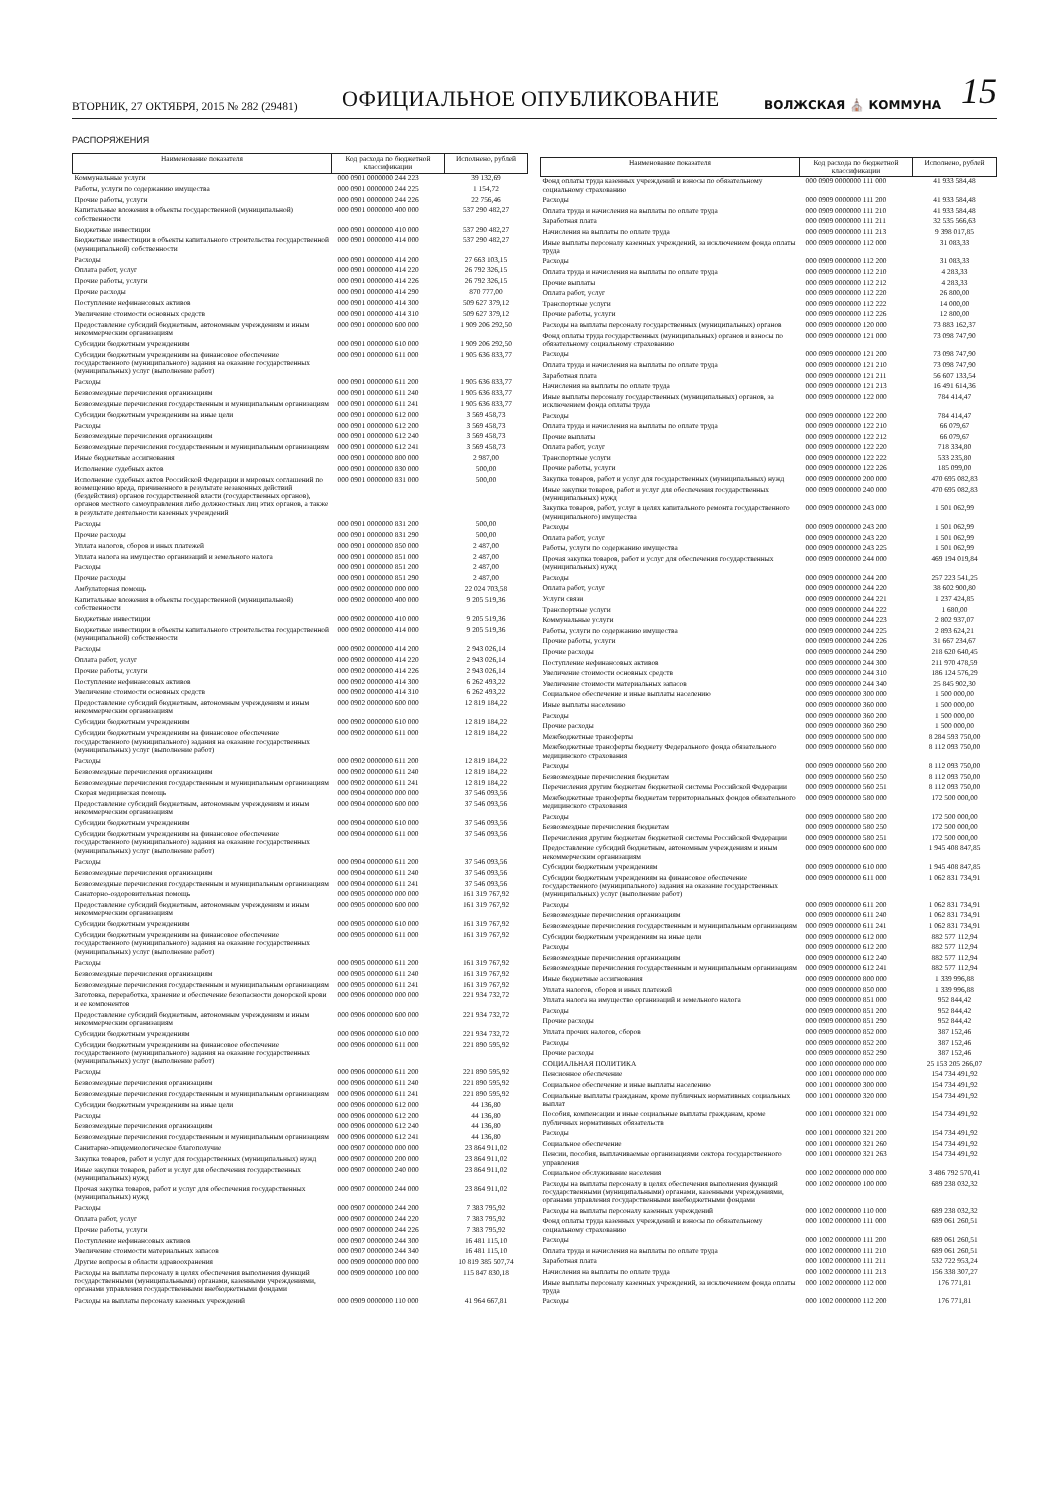ВТОРНИК, 27 ОКТЯБРЯ, 2015 № 282 (29481)
ОФИЦИАЛЬНОЕ ОПУБЛИКОВАНИЕ
ВОЛЖСКАЯ ⛪ КОММУНА
15
РАСПОРЯЖЕНИЯ
| Наименование показателя | Код расхода по бюджетной классификации | Исполнено, рублей |
| --- | --- | --- |
| Коммунальные услуги | 000 0901 0000000 244 223 | 39 132,69 |
| Работы, услуги по содержанию имущества | 000 0901 0000000 244 225 | 1 154,72 |
| Прочие работы, услуги | 000 0901 0000000 244 226 | 22 756,46 |
| Капитальные вложения в объекты государственной (муниципальной) собственности | 000 0901 0000000 400 000 | 537 290 482,27 |
| Бюджетные инвестиции | 000 0901 0000000 410 000 | 537 290 482,27 |
| Бюджетные инвестиции в объекты капитального строительства государственной (муниципальной) собственности | 000 0901 0000000 414 000 | 537 290 482,27 |
| Расходы | 000 0901 0000000 414 200 | 27 663 103,15 |
| Оплата работ, услуг | 000 0901 0000000 414 220 | 26 792 326,15 |
| Прочие работы, услуги | 000 0901 0000000 414 226 | 26 792 326,15 |
| Прочие расходы | 000 0901 0000000 414 290 | 870 777,00 |
| Поступление нефинансовых активов | 000 0901 0000000 414 300 | 509 627 379,12 |
| Увеличение стоимости основных средств | 000 0901 0000000 414 310 | 509 627 379,12 |
| Предоставление субсидий бюджетным, автономным учреждениям и иным некоммерческим организациям | 000 0901 0000000 600 000 | 1 909 206 292,50 |
| Субсидии бюджетным учреждениям | 000 0901 0000000 610 000 | 1 909 206 292,50 |
| Субсидии бюджетным учреждениям на финансовое обеспечение государственного (муниципального) задания на оказание государственных (муниципальных) услуг (выполнение работ) | 000 0901 0000000 611 000 | 1 905 636 833,77 |
| Расходы | 000 0901 0000000 611 200 | 1 905 636 833,77 |
| Безвозмездные перечисления организациям | 000 0901 0000000 611 240 | 1 905 636 833,77 |
| Безвозмездные перечисления государственным и муниципальным организациям | 000 0901 0000000 611 241 | 1 905 636 833,77 |
| Субсидии бюджетным учреждениям на иные цели | 000 0901 0000000 612 000 | 3 569 458,73 |
| Расходы | 000 0901 0000000 612 200 | 3 569 458,73 |
| Безвозмездные перечисления организациям | 000 0901 0000000 612 240 | 3 569 458,73 |
| Безвозмездные перечисления государственным и муниципальным организациям | 000 0901 0000000 612 241 | 3 569 458,73 |
| Иные бюджетные ассигнования | 000 0901 0000000 800 000 | 2 987,00 |
| Исполнение судебных актов | 000 0901 0000000 830 000 | 500,00 |
| Исполнение судебных актов Российской Федерации и мировых соглашений по возмещению вреда, причиненного в результате незаконных действий (бездействия) органов государственной власти (государственных органов), органов местного самоуправления либо должностных лиц этих органов, а также в результате деятельности казенных учреждений | 000 0901 0000000 831 000 | 500,00 |
| Расходы | 000 0901 0000000 831 200 | 500,00 |
| Прочие расходы | 000 0901 0000000 831 290 | 500,00 |
| Уплата налогов, сборов и иных платежей | 000 0901 0000000 850 000 | 2 487,00 |
| Уплата налога на имущество организаций и земельного налога | 000 0901 0000000 851 000 | 2 487,00 |
| Расходы | 000 0901 0000000 851 200 | 2 487,00 |
| Прочие расходы | 000 0901 0000000 851 290 | 2 487,00 |
| Амбулаторная помощь | 000 0902 0000000 000 000 | 22 024 703,58 |
| Капитальные вложения в объекты государственной (муниципальной) собственности | 000 0902 0000000 400 000 | 9 205 519,36 |
| Бюджетные инвестиции | 000 0902 0000000 410 000 | 9 205 519,36 |
| Бюджетные инвестиции в объекты капитального строительства государственной (муниципальной) собственности | 000 0902 0000000 414 000 | 9 205 519,36 |
| Расходы | 000 0902 0000000 414 200 | 2 943 026,14 |
| Оплата работ, услуг | 000 0902 0000000 414 220 | 2 943 026,14 |
| Прочие работы, услуги | 000 0902 0000000 414 226 | 2 943 026,14 |
| Поступление нефинансовых активов | 000 0902 0000000 414 300 | 6 262 493,22 |
| Увеличение стоимости основных средств | 000 0902 0000000 414 310 | 6 262 493,22 |
| Предоставление субсидий бюджетным, автономным учреждениям и иным некоммерческим организациям | 000 0902 0000000 600 000 | 12 819 184,22 |
| Субсидии бюджетным учреждениям | 000 0902 0000000 610 000 | 12 819 184,22 |
| Субсидии бюджетным учреждениям на финансовое обеспечение государственного (муниципального) задания на оказание государственных (муниципальных) услуг (выполнение работ) | 000 0902 0000000 611 000 | 12 819 184,22 |
| Расходы | 000 0902 0000000 611 200 | 12 819 184,22 |
| Безвозмездные перечисления организациям | 000 0902 0000000 611 240 | 12 819 184,22 |
| Безвозмездные перечисления государственным и муниципальным организациям | 000 0902 0000000 611 241 | 12 819 184,22 |
| Скорая медицинская помощь | 000 0904 0000000 000 000 | 37 546 093,56 |
| Предоставление субсидий бюджетным, автономным учреждениям и иным некоммерческим организациям | 000 0904 0000000 600 000 | 37 546 093,56 |
| Субсидии бюджетным учреждениям | 000 0904 0000000 610 000 | 37 546 093,56 |
| Субсидии бюджетным учреждениям на финансовое обеспечение государственного (муниципального) задания на оказание государственных (муниципальных) услуг (выполнение работ) | 000 0904 0000000 611 000 | 37 546 093,56 |
| Расходы | 000 0904 0000000 611 200 | 37 546 093,56 |
| Безвозмездные перечисления организациям | 000 0904 0000000 611 240 | 37 546 093,56 |
| Безвозмездные перечисления государственным и муниципальным организациям | 000 0904 0000000 611 241 | 37 546 093,56 |
| Санаторно-оздоровительная помощь | 000 0905 0000000 000 000 | 161 319 767,92 |
| Предоставление субсидий бюджетным, автономным учреждениям и иным некоммерческим организациям | 000 0905 0000000 600 000 | 161 319 767,92 |
| Субсидии бюджетным учреждениям | 000 0905 0000000 610 000 | 161 319 767,92 |
| Субсидии бюджетным учреждениям на финансовое обеспечение государственного (муниципального) задания на оказание государственных (муниципальных) услуг (выполнение работ) | 000 0905 0000000 611 000 | 161 319 767,92 |
| Расходы | 000 0905 0000000 611 200 | 161 319 767,92 |
| Безвозмездные перечисления организациям | 000 0905 0000000 611 240 | 161 319 767,92 |
| Безвозмездные перечисления государственным и муниципальным организациям | 000 0905 0000000 611 241 | 161 319 767,92 |
| Заготовка, переработка, хранение и обеспечение безопасности донорской крови и ее компонентов | 000 0906 0000000 000 000 | 221 934 732,72 |
| Предоставление субсидий бюджетным, автономным учреждениям и иным некоммерческим организациям | 000 0906 0000000 600 000 | 221 934 732,72 |
| Субсидии бюджетным учреждениям | 000 0906 0000000 610 000 | 221 934 732,72 |
| Субсидии бюджетным учреждениям на финансовое обеспечение государственного (муниципального) задания на оказание государственных (муниципальных) услуг (выполнение работ) | 000 0906 0000000 611 000 | 221 890 595,92 |
| Расходы | 000 0906 0000000 611 200 | 221 890 595,92 |
| Безвозмездные перечисления организациям | 000 0906 0000000 611 240 | 221 890 595,92 |
| Безвозмездные перечисления государственным и муниципальным организациям | 000 0906 0000000 611 241 | 221 890 595,92 |
| Субсидии бюджетным учреждениям на иные цели | 000 0906 0000000 612 000 | 44 136,80 |
| Расходы | 000 0906 0000000 612 200 | 44 136,80 |
| Безвозмездные перечисления организациям | 000 0906 0000000 612 240 | 44 136,80 |
| Безвозмездные перечисления государственным и муниципальным организациям | 000 0906 0000000 612 241 | 44 136,80 |
| Санитарно-эпидемиологическое благополучие | 000 0907 0000000 000 000 | 23 864 911,02 |
| Закупка товаров, работ и услуг для государственных (муниципальных) нужд | 000 0907 0000000 200 000 | 23 864 911,02 |
| Иные закупки товаров, работ и услуг для обеспечения государственных (муниципальных) нужд | 000 0907 0000000 240 000 | 23 864 911,02 |
| Прочая закупка товаров, работ и услуг для обеспечения государственных (муниципальных) нужд | 000 0907 0000000 244 000 | 23 864 911,02 |
| Расходы | 000 0907 0000000 244 200 | 7 383 795,92 |
| Оплата работ, услуг | 000 0907 0000000 244 220 | 7 383 795,92 |
| Прочие работы, услуги | 000 0907 0000000 244 226 | 7 383 795,92 |
| Поступление нефинансовых активов | 000 0907 0000000 244 300 | 16 481 115,10 |
| Увеличение стоимости материальных запасов | 000 0907 0000000 244 340 | 16 481 115,10 |
| Другие вопросы в области здравоохранения | 000 0909 0000000 000 000 | 10 819 385 507,74 |
| Расходы на выплаты персоналу в целях обеспечения выполнения функций государственными (муниципальными) органами, казенными учреждениями, органами управления государственными внебюджетными фондами | 000 0909 0000000 100 000 | 115 847 830,18 |
| Расходы на выплаты персоналу казенных учреждений | 000 0909 0000000 110 000 | 41 964 667,81 |
| Наименование показателя | Код расхода по бюджетной классификации | Исполнено, рублей |
| --- | --- | --- |
| Фонд оплаты труда казенных учреждений и взносы по обязательному социальному страхованию | 000 0909 0000000 111 000 | 41 933 584,48 |
| Расходы | 000 0909 0000000 111 200 | 41 933 584,48 |
| Оплата труда и начисления на выплаты по оплате труда | 000 0909 0000000 111 210 | 41 933 584,48 |
| Заработная плата | 000 0909 0000000 111 211 | 32 535 566,63 |
| Начисления на выплаты по оплате труда | 000 0909 0000000 111 213 | 9 398 017,85 |
| Иные выплаты персоналу казенных учреждений, за исключением фонда оплаты труда | 000 0909 0000000 112 000 | 31 083,33 |
| Расходы | 000 0909 0000000 112 200 | 31 083,33 |
| Оплата труда и начисления на выплаты по оплате труда | 000 0909 0000000 112 210 | 4 283,33 |
| Прочие выплаты | 000 0909 0000000 112 212 | 4 283,33 |
| Оплата работ, услуг | 000 0909 0000000 112 220 | 26 800,00 |
| Транспортные услуги | 000 0909 0000000 112 222 | 14 000,00 |
| Прочие работы, услуги | 000 0909 0000000 112 226 | 12 800,00 |
| Расходы на выплаты персоналу государственных (муниципальных) органов | 000 0909 0000000 120 000 | 73 883 162,37 |
| Фонд оплаты труда государственных (муниципальных) органов и взносы по обязательному социальному страхованию | 000 0909 0000000 121 000 | 73 098 747,90 |
| Расходы | 000 0909 0000000 121 200 | 73 098 747,90 |
| Оплата труда и начисления на выплаты по оплате труда | 000 0909 0000000 121 210 | 73 098 747,90 |
| Заработная плата | 000 0909 0000000 121 211 | 56 607 133,54 |
| Начисления на выплаты по оплате труда | 000 0909 0000000 121 213 | 16 491 614,36 |
| Иные выплаты персоналу государственных (муниципальных) органов, за исключением фонда оплаты труда | 000 0909 0000000 122 000 | 784 414,47 |
| Расходы | 000 0909 0000000 122 200 | 784 414,47 |
| Оплата труда и начисления на выплаты по оплате труда | 000 0909 0000000 122 210 | 66 079,67 |
| Прочие выплаты | 000 0909 0000000 122 212 | 66 079,67 |
| Оплата работ, услуг | 000 0909 0000000 122 220 | 718 334,80 |
| Транспортные услуги | 000 0909 0000000 122 222 | 533 235,80 |
| Прочие работы, услуги | 000 0909 0000000 122 226 | 185 099,00 |
| Закупка товаров, работ и услуг для государственных (муниципальных) нужд | 000 0909 0000000 200 000 | 470 695 082,83 |
| Иные закупки товаров, работ и услуг для обеспечения государственных (муниципальных) нужд | 000 0909 0000000 240 000 | 470 695 082,83 |
| Закупка товаров, работ, услуг в целях капитального ремонта государственного (муниципального) имущества | 000 0909 0000000 243 000 | 1 501 062,99 |
| Расходы | 000 0909 0000000 243 200 | 1 501 062,99 |
| Оплата работ, услуг | 000 0909 0000000 243 220 | 1 501 062,99 |
| Работы, услуги по содержанию имущества | 000 0909 0000000 243 225 | 1 501 062,99 |
| Прочая закупка товаров, работ и услуг для обеспечения государственных (муниципальных) нужд | 000 0909 0000000 244 000 | 469 194 019,84 |
| Расходы | 000 0909 0000000 244 200 | 257 223 541,25 |
| Оплата работ, услуг | 000 0909 0000000 244 220 | 38 602 900,80 |
| Услуги связи | 000 0909 0000000 244 221 | 1 237 424,85 |
| Транспортные услуги | 000 0909 0000000 244 222 | 1 680,00 |
| Коммунальные услуги | 000 0909 0000000 244 223 | 2 802 937,07 |
| Работы, услуги по содержанию имущества | 000 0909 0000000 244 225 | 2 893 624,21 |
| Прочие работы, услуги | 000 0909 0000000 244 226 | 31 667 234,67 |
| Прочие расходы | 000 0909 0000000 244 290 | 218 620 640,45 |
| Поступление нефинансовых активов | 000 0909 0000000 244 300 | 211 970 478,59 |
| Увеличение стоимости основных средств | 000 0909 0000000 244 310 | 186 124 576,29 |
| Увеличение стоимости материальных запасов | 000 0909 0000000 244 340 | 25 845 902,30 |
| Социальное обеспечение и иные выплаты населению | 000 0909 0000000 300 000 | 1 500 000,00 |
| Иные выплаты населению | 000 0909 0000000 360 000 | 1 500 000,00 |
| Расходы | 000 0909 0000000 360 200 | 1 500 000,00 |
| Прочие расходы | 000 0909 0000000 360 290 | 1 500 000,00 |
| Межбюджетные трансферты | 000 0909 0000000 500 000 | 8 284 593 750,00 |
| Межбюджетные трансферты бюджету Федерального фонда обязательного медицинского страхования | 000 0909 0000000 560 000 | 8 112 093 750,00 |
| Расходы | 000 0909 0000000 560 200 | 8 112 093 750,00 |
| Безвозмездные перечисления бюджетам | 000 0909 0000000 560 250 | 8 112 093 750,00 |
| Перечисления другим бюджетам бюджетной системы Российской Федерации | 000 0909 0000000 560 251 | 8 112 093 750,00 |
| Межбюджетные трансферты бюджетам территориальных фондов обязательного медицинского страхования | 000 0909 0000000 580 000 | 172 500 000,00 |
| Расходы | 000 0909 0000000 580 200 | 172 500 000,00 |
| Безвозмездные перечисления бюджетам | 000 0909 0000000 580 250 | 172 500 000,00 |
| Перечисления другим бюджетам бюджетной системы Российской Федерации | 000 0909 0000000 580 251 | 172 500 000,00 |
| Предоставление субсидий бюджетным, автономным учреждениям и иным некоммерческим организациям | 000 0909 0000000 600 000 | 1 945 408 847,85 |
| Субсидии бюджетным учреждениям | 000 0909 0000000 610 000 | 1 945 408 847,85 |
| Субсидии бюджетным учреждениям на финансовое обеспечение государственного (муниципального) задания на оказание государственных (муниципальных) услуг (выполнение работ) | 000 0909 0000000 611 000 | 1 062 831 734,91 |
| Расходы | 000 0909 0000000 611 200 | 1 062 831 734,91 |
| Безвозмездные перечисления организациям | 000 0909 0000000 611 240 | 1 062 831 734,91 |
| Безвозмездные перечисления государственным и муниципальным организациям | 000 0909 0000000 611 241 | 1 062 831 734,91 |
| Субсидии бюджетным учреждениям на иные цели | 000 0909 0000000 612 000 | 882 577 112,94 |
| Расходы | 000 0909 0000000 612 200 | 882 577 112,94 |
| Безвозмездные перечисления организациям | 000 0909 0000000 612 240 | 882 577 112,94 |
| Безвозмездные перечисления государственным и муниципальным организациям | 000 0909 0000000 612 241 | 882 577 112,94 |
| Иные бюджетные ассигнования | 000 0909 0000000 800 000 | 1 339 996,88 |
| Уплата налогов, сборов и иных платежей | 000 0909 0000000 850 000 | 1 339 996,88 |
| Уплата налога на имущество организаций и земельного налога | 000 0909 0000000 851 000 | 952 844,42 |
| Расходы | 000 0909 0000000 851 200 | 952 844,42 |
| Прочие расходы | 000 0909 0000000 851 290 | 952 844,42 |
| Уплата прочих налогов, сборов | 000 0909 0000000 852 000 | 387 152,46 |
| Расходы | 000 0909 0000000 852 200 | 387 152,46 |
| Прочие расходы | 000 0909 0000000 852 290 | 387 152,46 |
| СОЦИАЛЬНАЯ ПОЛИТИКА | 000 1000 0000000 000 000 | 25 153 205 266,07 |
| Пенсионное обеспечение | 000 1001 0000000 000 000 | 154 734 491,92 |
| Социальное обеспечение и иные выплаты населению | 000 1001 0000000 300 000 | 154 734 491,92 |
| Социальные выплаты гражданам, кроме публичных нормативных социальных выплат | 000 1001 0000000 320 000 | 154 734 491,92 |
| Пособия, компенсации и иные социальные выплаты гражданам, кроме публичных нормативных обязательств | 000 1001 0000000 321 000 | 154 734 491,92 |
| Расходы | 000 1001 0000000 321 200 | 154 734 491,92 |
| Социальное обеспечение | 000 1001 0000000 321 260 | 154 734 491,92 |
| Пенсии, пособия, выплачиваемые организациями сектора государственного управления | 000 1001 0000000 321 263 | 154 734 491,92 |
| Социальное обслуживание населения | 000 1002 0000000 000 000 | 3 486 792 570,41 |
| Расходы на выплаты персоналу в целях обеспечения выполнения функций государственными (муниципальными) органами, казенными учреждениями, органами управления государственными внебюджетными фондами | 000 1002 0000000 100 000 | 689 238 032,32 |
| Расходы на выплаты персоналу казенных учреждений | 000 1002 0000000 110 000 | 689 238 032,32 |
| Фонд оплаты труда казенных учреждений и взносы по обязательному социальному страхованию | 000 1002 0000000 111 000 | 689 061 260,51 |
| Расходы | 000 1002 0000000 111 200 | 689 061 260,51 |
| Оплата труда и начисления на выплаты по оплате труда | 000 1002 0000000 111 210 | 689 061 260,51 |
| Заработная плата | 000 1002 0000000 111 211 | 532 722 953,24 |
| Начисления на выплаты по оплате труда | 000 1002 0000000 111 213 | 156 338 307,27 |
| Иные выплаты персоналу казенных учреждений, за исключением фонда оплаты труда | 000 1002 0000000 112 000 | 176 771,81 |
| Расходы | 000 1002 0000000 112 200 | 176 771,81 |